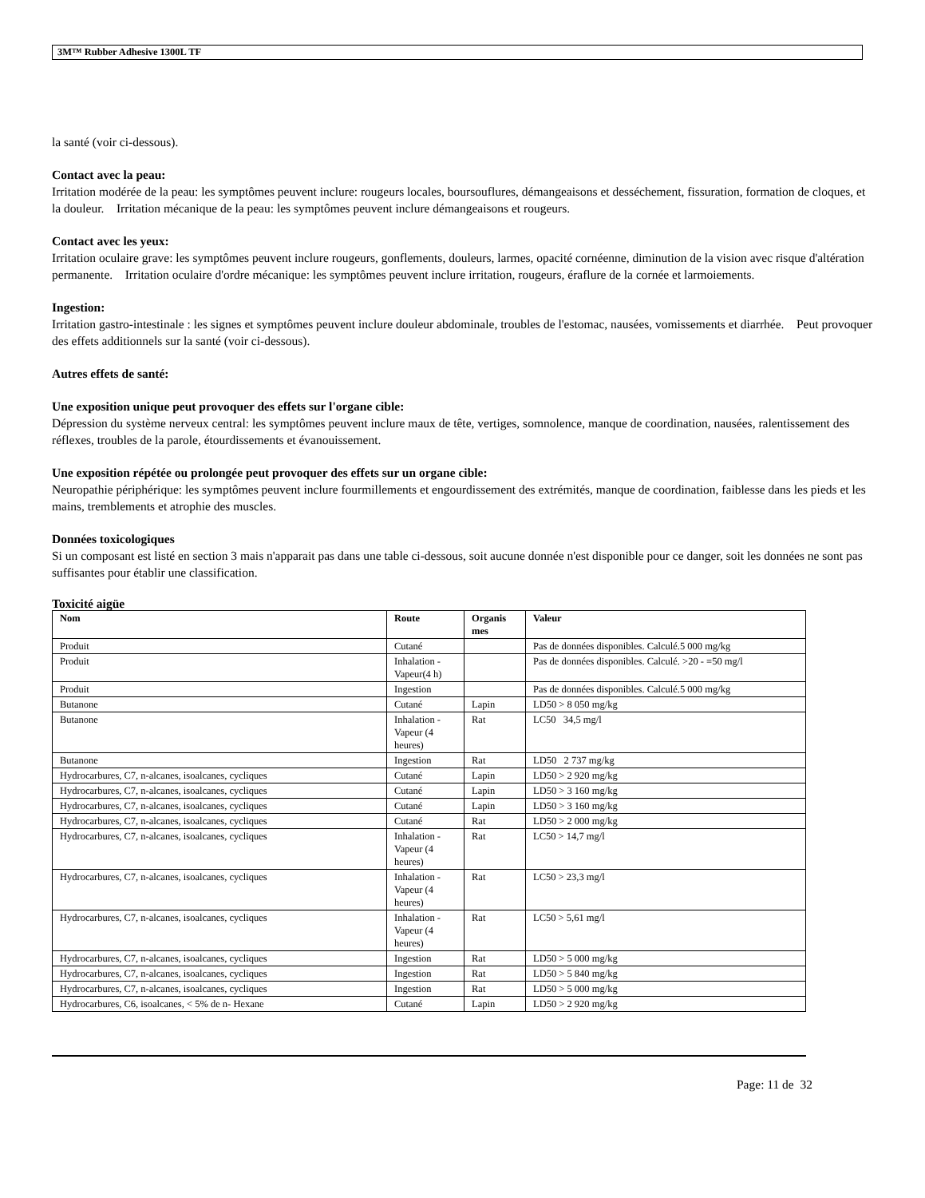3M™ Rubber Adhesive 1300L TF
la santé (voir ci-dessous).
Contact avec la peau:
Irritation modérée de la peau: les symptômes peuvent inclure: rougeurs locales, boursouflures, démangeaisons et desséchement, fissuration, formation de cloques, et la douleur. Irritation mécanique de la peau: les symptômes peuvent inclure démangeaisons et rougeurs.
Contact avec les yeux:
Irritation oculaire grave: les symptômes peuvent inclure rougeurs, gonflements, douleurs, larmes, opacité cornéenne, diminution de la vision avec risque d'altération permanente. Irritation oculaire d'ordre mécanique: les symptômes peuvent inclure irritation, rougeurs, éraflure de la cornée et larmoiements.
Ingestion:
Irritation gastro-intestinale : les signes et symptômes peuvent inclure douleur abdominale, troubles de l'estomac, nausées, vomissements et diarrhée. Peut provoquer des effets additionnels sur la santé (voir ci-dessous).
Autres effets de santé:
Une exposition unique peut provoquer des effets sur l'organe cible:
Dépression du système nerveux central: les symptômes peuvent inclure maux de tête, vertiges, somnolence, manque de coordination, nausées, ralentissement des réflexes, troubles de la parole, étourdissements et évanouissement.
Une exposition répétée ou prolongée peut provoquer des effets sur un organe cible:
Neuropathie périphérique: les symptômes peuvent inclure fourmillements et engourdissement des extrémités, manque de coordination, faiblesse dans les pieds et les mains, tremblements et atrophie des muscles.
Données toxicologiques
Si un composant est listé en section 3 mais n'apparait pas dans une table ci-dessous, soit aucune donnée n'est disponible pour ce danger, soit les données ne sont pas suffisantes pour établir une classification.
Toxicité aigüe
| Nom | Route | Organis mes | Valeur |
| --- | --- | --- | --- |
| Produit | Cutané | | Pas de données disponibles. Calculé.5 000 mg/kg |
| Produit | Inhalation - Vapeur(4 h) | | Pas de données disponibles. Calculé. >20 - =50 mg/l |
| Produit | Ingestion | | Pas de données disponibles. Calculé.5 000 mg/kg |
| Butanone | Cutané | Lapin | LD50 > 8 050 mg/kg |
| Butanone | Inhalation - Vapeur (4 heures) | Rat | LC50 34,5 mg/l |
| Butanone | Ingestion | Rat | LD50 2 737 mg/kg |
| Hydrocarbures, C7, n-alcanes, isoalcanes, cycliques | Cutané | Lapin | LD50 > 2 920 mg/kg |
| Hydrocarbures, C7, n-alcanes, isoalcanes, cycliques | Cutané | Lapin | LD50 > 3 160 mg/kg |
| Hydrocarbures, C7, n-alcanes, isoalcanes, cycliques | Cutané | Lapin | LD50 > 3 160 mg/kg |
| Hydrocarbures, C7, n-alcanes, isoalcanes, cycliques | Cutané | Rat | LD50 > 2 000 mg/kg |
| Hydrocarbures, C7, n-alcanes, isoalcanes, cycliques | Inhalation - Vapeur (4 heures) | Rat | LC50 > 14,7 mg/l |
| Hydrocarbures, C7, n-alcanes, isoalcanes, cycliques | Inhalation - Vapeur (4 heures) | Rat | LC50 > 23,3 mg/l |
| Hydrocarbures, C7, n-alcanes, isoalcanes, cycliques | Inhalation - Vapeur (4 heures) | Rat | LC50 > 5,61 mg/l |
| Hydrocarbures, C7, n-alcanes, isoalcanes, cycliques | Ingestion | Rat | LD50 > 5 000 mg/kg |
| Hydrocarbures, C7, n-alcanes, isoalcanes, cycliques | Ingestion | Rat | LD50 > 5 840 mg/kg |
| Hydrocarbures, C7, n-alcanes, isoalcanes, cycliques | Ingestion | Rat | LD50 > 5 000 mg/kg |
| Hydrocarbures, C6, isoalcanes, < 5% de n- Hexane | Cutané | Lapin | LD50 > 2 920 mg/kg |
Page: 11 de 32